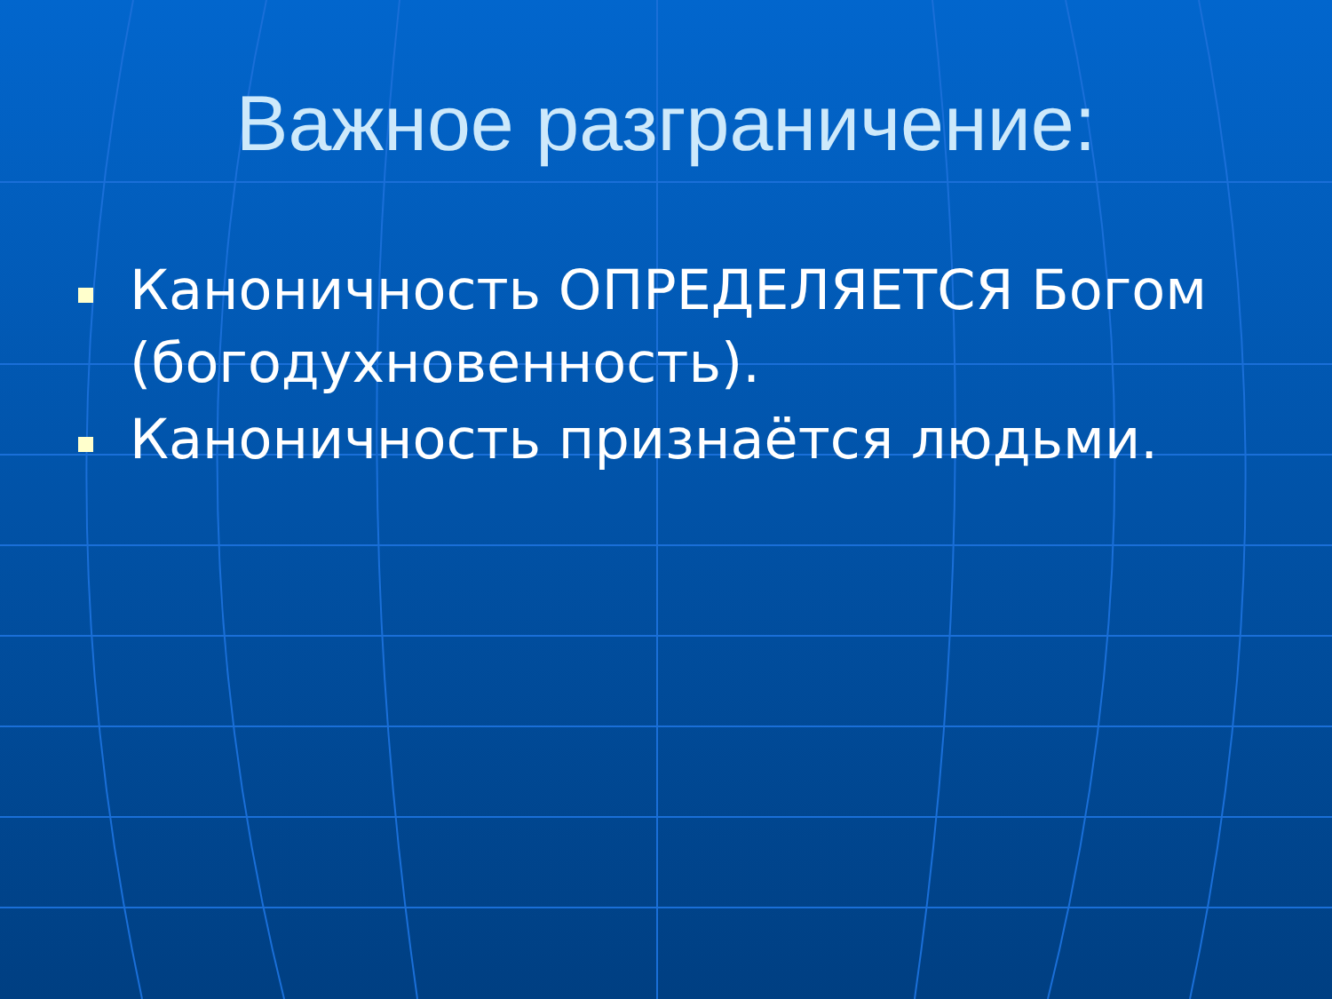Важное разграничение:
Каноничность ОПРЕДЕЛЯЕТСЯ Богом (богодухновенность).
Каноничность признаётся людьми.